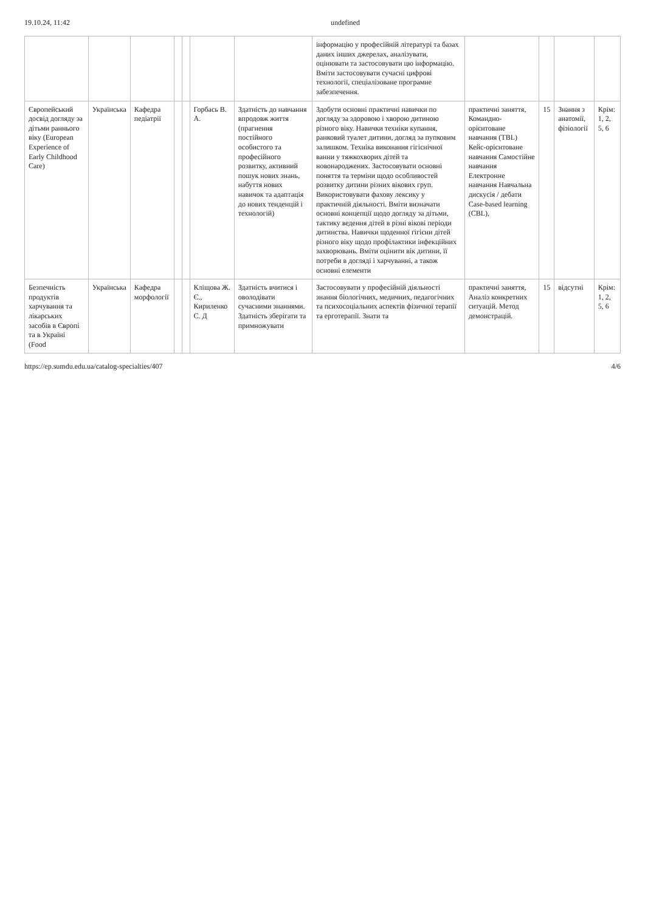19.10.24, 11:42 undefined
| | | | | | | | інформацію у професійній літературі та базах даних інших джерелах, аналізувати, оцінювати та застосовувати цю інформацію. Вміти застосовувати сучасні цифрові технології, спеціалізоване програмне забезпечення. | | | | |
| Європейський досвід догляду за дітьми раннього віку (European Experience of Early Childhood Care) | Українська | Кафедра педіатрії | | | Горбась В. А. | Здатність до навчання впродовж життя (прагнення постійного особистого та професійного розвитку, активний пошук нових знань, набуття нових навичок та адаптація до нових тенденцій і технологій) | Здобути основні практичні навички по догляду за здоровою і хворою дитиною різного віку. Навички техніки купання, ранковий туалет дитини, догляд за пупковим залишком. Техніка виконання гігієнічної ванни у тяжкохворих дітей та новонароджених. Застосовувати основні поняття та терміни щодо особливостей розвитку дитини різних вікових груп. Використовувати фахову лексику у практичній діяльності. Вміти визначати основні концепції щодо догляду за дітьми, тактику ведення дітей в різні вікові періоди дитинства. Навички щоденної гігієни дітей різного віку щодо профілактики інфекційних захворювань. Вміти оцінити вік дитини, її потреби в догляді і харчуванні, а також основні елементи | практичні заняття, Командно-орієнтоване навчання (TBL) Кейс-орієнтоване навчання Самостійне навчання Електронне навчання Навчальна дискусія / дебати Case-based learning (CBL), | 15 | Знання з анатомії, фізіології | Крім: 1, 2, 5, 6 |
| Безпечність продуктів харчування та лікарських засобів в Європі та в Україні (Food | Українська | Кафедра морфології | | | Кліщова Ж. Є., Кириленко С. Д | Здатність вчитися і оволодівати сучасними знаннями. Здатність зберігати та примножувати | Застосовувати у професійній діяльності знання біологічних, медичних, педагогічних та психосоціальних аспектів фізичної терапії та ерготерапії. Знати та | практичні заняття, Аналіз конкретних ситуацій. Метод демонстрацій. | 15 | відсутні | Крім: 1, 2, 5, 6 |
https://ep.sumdu.edu.ua/catalog-specialties/407 4/6